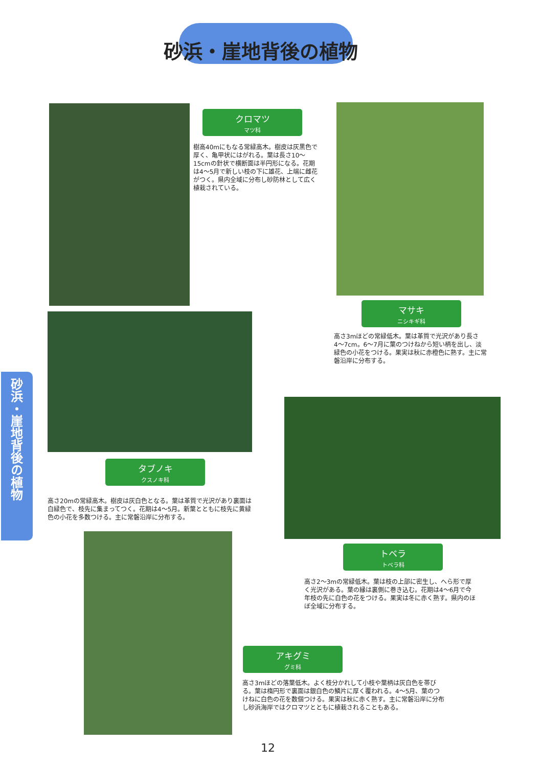砂浜・崖地背後の植物
砂浜・崖地背後の植物
クロマツ
マツ科
樹高40mにもなる常緑高木。樹皮は灰黒色で厚く、亀甲状にはがれる。葉は長さ10〜15cmの針状で横断面は半円形になる。花期は4〜5月で新しい枝の下に雄花、上端に雌花がつく。県内全域に分布し砂防林として広く植栽されている。
マサキ
ニシキギ科
高さ3mほどの常緑低木。葉は革質で光沢があり長さ4〜7cm。6〜7月に葉のつけねから短い柄を出し、淡緑色の小花をつける。果実は秋に赤橙色に熟す。主に常磐沿岸に分布する。
タブノキ
クスノキ科
高さ20mの常緑高木。樹皮は灰白色となる。葉は革質で光沢があり裏面は白緑色で、枝先に集まってつく。花期は4〜5月。新葉とともに枝先に黄緑色の小花を多数つける。主に常磐沿岸に分布する。
トベラ
トベラ科
高さ2〜3mの常緑低木。葉は枝の上部に密生し、へら形で厚く光沢がある。葉の縁は裏側に巻き込む。花期は4〜6月で今年枝の先に白色の花をつける。果実は冬に赤く熟す。県内のほぼ全域に分布する。
アキグミ
グミ科
高さ3mほどの落葉低木。よく枝分かれして小枝や葉柄は灰白色を帯びる。葉は楕円形で裏面は銀白色の鱗片に厚く覆われる。4〜5月、葉のつけねに白色の花を数個つける。果実は秋に赤く熟す。主に常磐沿岸に分布し砂浜海岸ではクロマツとともに植栽されることもある。
12